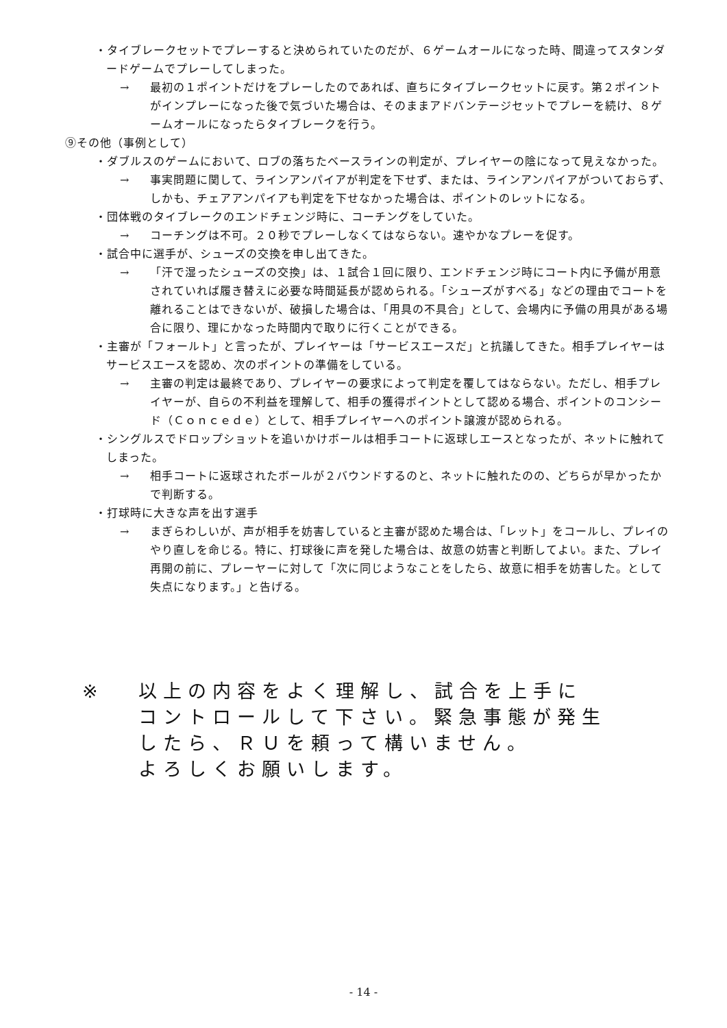・タイブレークセットでプレーすると決められていたのだが、６ゲームオールになった時、間違ってスタンダードゲームでプレーしてしまった。
→ 最初の１ポイントだけをプレーしたのであれば、直ちにタイブレークセットに戻す。第２ポイントがインプレーになった後で気づいた場合は、そのままアドバンテージセットでプレーを続け、８ゲームオールになったらタイブレークを行う。
⑨その他（事例として）
・ダブルスのゲームにおいて、ロブの落ちたベースラインの判定が、プレイヤーの陰になって見えなかった。
→ 事実問題に関して、ラインアンパイアが判定を下せず、または、ラインアンパイアがついておらず、しかも、チェアアンパイアも判定を下せなかった場合は、ポイントのレットになる。
・団体戦のタイブレークのエンドチェンジ時に、コーチングをしていた。
→ コーチングは不可。２０秒でプレーしなくてはならない。速やかなプレーを促す。
・試合中に選手が、シューズの交換を申し出てきた。
→ 「汗で湿ったシューズの交換」は、１試合１回に限り、エンドチェンジ時にコート内に予備が用意されていれば履き替えに必要な時間延長が認められる。「シューズがすべる」などの理由でコートを離れることはできないが、破損した場合は、「用具の不具合」として、会場内に予備の用具がある場合に限り、理にかなった時間内で取りに行くことができる。
・主審が「フォールト」と言ったが、プレイヤーは「サービスエースだ」と抗議してきた。相手プレイヤーはサービスエースを認め、次のポイントの準備をしている。
→ 主審の判定は最終であり、プレイヤーの要求によって判定を覆してはならない。ただし、相手プレイヤーが、自らの不利益を理解して、相手の獲得ポイントとして認める場合、ポイントのコンシード（Ｃｏｎｃｅｄｅ）として、相手プレイヤーへのポイント譲渡が認められる。
・シングルスでドロップショットを追いかけボールは相手コートに返球しエースとなったが、ネットに触れてしまった。
→ 相手コートに返球されたボールが２バウンドするのと、ネットに触れたのの、どちらが早かったかで判断する。
・打球時に大きな声を出す選手
→ まぎらわしいが、声が相手を妨害していると主審が認めた場合は、「レット」をコールし、プレイのやり直しを命じる。特に、打球後に声を発した場合は、故意の妨害と判断してよい。また、プレイ再開の前に、プレーヤーに対して「次に同じようなことをしたら、故意に相手を妨害した。として失点になります。」と告げる。
※ 以上の内容をよく理解し、試合を上手に
コントロールして下さい。緊急事態が発生
したら、ＲＵを頼って構いません。
よろしくお願いします。
- 14 -